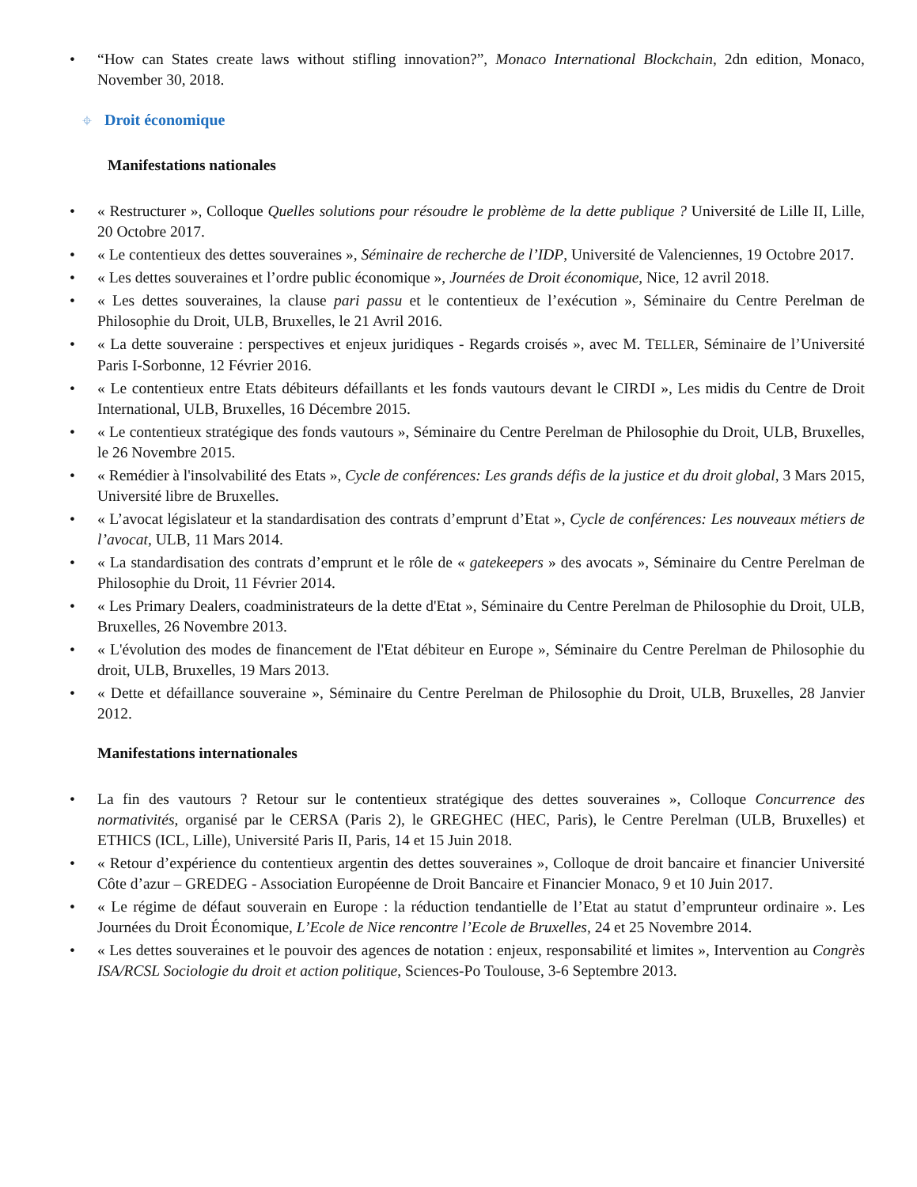• “How can States create laws without stifling innovation?”, Monaco International Blockchain, 2dn edition, Monaco, November 30, 2018.
⌖ Droit économique
Manifestations nationales
• « Restructurer », Colloque Quelles solutions pour résoudre le problème de la dette publique ? Université de Lille II, Lille, 20 Octobre 2017.
• « Le contentieux des dettes souveraines », Séminaire de recherche de l’IDP, Université de Valenciennes, 19 Octobre 2017.
• « Les dettes souveraines et l’ordre public économique », Journées de Droit économique, Nice, 12 avril 2018.
• « Les dettes souveraines, la clause pari passu et le contentieux de l’exécution », Séminaire du Centre Perelman de Philosophie du Droit, ULB, Bruxelles, le 21 Avril 2016.
• « La dette souveraine : perspectives et enjeux juridiques - Regards croisés », avec M. TELLER, Séminaire de l’Université Paris I-Sorbonne, 12 Février 2016.
• « Le contentieux entre Etats débiteurs défaillants et les fonds vautours devant le CIRDI », Les midis du Centre de Droit International, ULB, Bruxelles, 16 Décembre 2015.
• « Le contentieux stratégique des fonds vautours », Séminaire du Centre Perelman de Philosophie du Droit, ULB, Bruxelles, le 26 Novembre 2015.
• « Remédier à l'insolvabilité des Etats », Cycle de conférences: Les grands défis de la justice et du droit global, 3 Mars 2015, Université libre de Bruxelles.
• « L’avocat législateur et la standardisation des contrats d’emprunt d’Etat », Cycle de conférences: Les nouveaux métiers de l’avocat, ULB, 11 Mars 2014.
• « La standardisation des contrats d’emprunt et le rôle de « gatekeepers » des avocats », Séminaire du Centre Perelman de Philosophie du Droit, 11 Février 2014.
• « Les Primary Dealers, coadministrateurs de la dette d'Etat », Séminaire du Centre Perelman de Philosophie du Droit, ULB, Bruxelles, 26 Novembre 2013.
• « L'évolution des modes de financement de l'Etat débiteur en Europe », Séminaire du Centre Perelman de Philosophie du droit, ULB, Bruxelles, 19 Mars 2013.
• « Dette et défaillance souveraine », Séminaire du Centre Perelman de Philosophie du Droit, ULB, Bruxelles, 28 Janvier 2012.
Manifestations internationales
• La fin des vautours ? Retour sur le contentieux stratégique des dettes souveraines », Colloque Concurrence des normativités, organisé par le CERSA (Paris 2), le GREGHEC (HEC, Paris), le Centre Perelman (ULB, Bruxelles) et ETHICS (ICL, Lille), Université Paris II, Paris, 14 et 15 Juin 2018.
• « Retour d’expérience du contentieux argentin des dettes souveraines », Colloque de droit bancaire et financier Université Côte d’azur – GREDEG - Association Européenne de Droit Bancaire et Financier Monaco, 9 et 10 Juin 2017.
• « Le régime de défaut souverain en Europe : la réduction tendantielle de l’Etat au statut d’emprunteur ordinaire ». Les Journées du Droit Économique, L’Ecole de Nice rencontre l’Ecole de Bruxelles, 24 et 25 Novembre 2014.
• « Les dettes souveraines et le pouvoir des agences de notation : enjeux, responsabilité et limites », Intervention au Congrès ISA/RCSL Sociologie du droit et action politique, Sciences-Po Toulouse, 3-6 Septembre 2013.